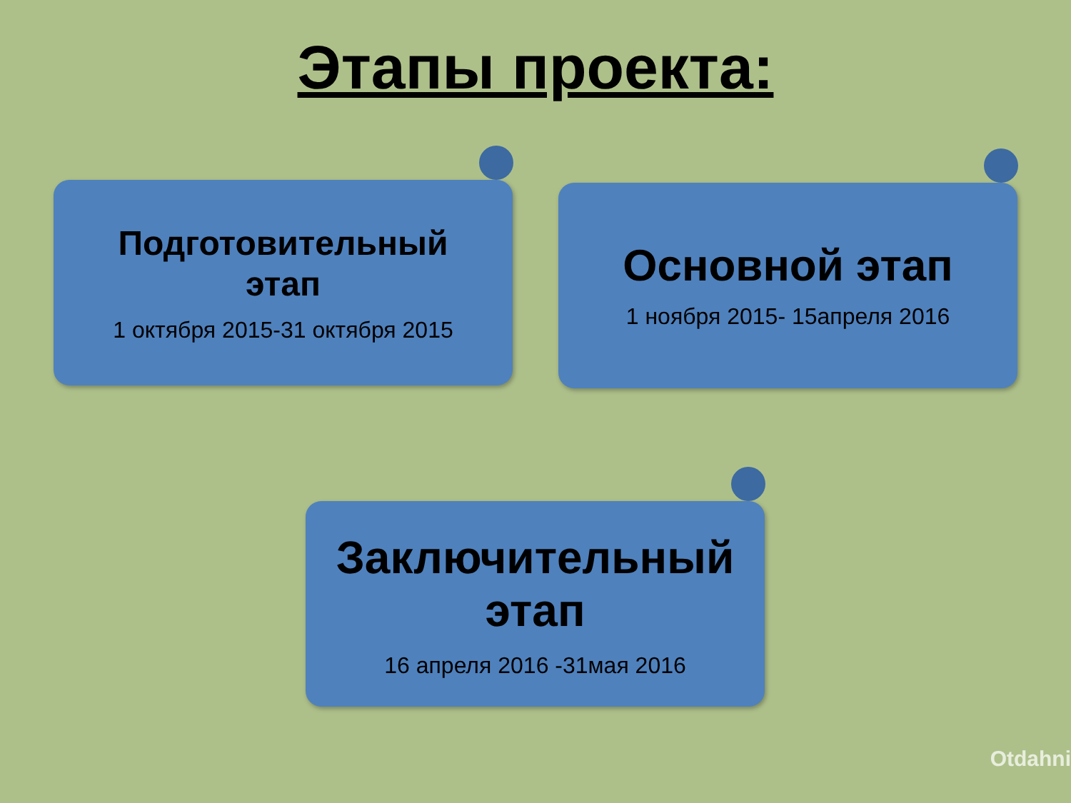Этапы проекта:
Подготовительный
этап
1 октября 2015-31 октября 2015
Основной этап
1 ноября 2015- 15апреля 2016
Заключительный
этап
16 апреля 2016 -31мая 2016
Otdahni